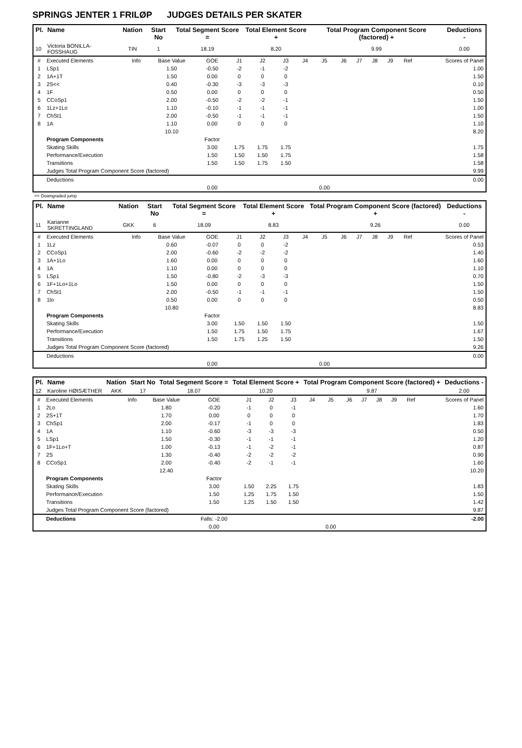SPRINGS JENTER 1 FRILØP JUDGES DETAILS PER SKATER
| Pl. | Name | Nation | Start No | Total Segment Score = | Total Element Score + | Total Program Component Score (factored) + | Deductions - |
| --- | --- | --- | --- | --- | --- | --- | --- |
| 10 | Victoria BONILLA-FOSSHAUG | TIN | 1 | 18.19 | 8.20 | 9.99 | 0.00 |
| # | Executed Elements | Info | Base Value | GOE | J1 | J2 | J3 | J4 | J5 | J6 | J7 | J8 | J9 | Ref | Scores of Panel |
| 1 | LSp1 | | 1.50 | -0.50 | -2 | -1 | -2 | | | | | | | | 1.00 |
| 2 | 1A+1T | | 1.50 | 0.00 | 0 | 0 | 0 | | | | | | | | 1.50 |
| 3 | 2S<< | | 0.40 | -0.30 | -3 | -3 | -3 | | | | | | | | 0.10 |
| 4 | 1F | | 0.50 | 0.00 | 0 | 0 | 0 | | | | | | | | 0.50 |
| 5 | CCoSp1 | | 2.00 | -0.50 | -2 | -2 | -1 | | | | | | | | 1.50 |
| 6 | 1Lz+1Lo | | 1.10 | -0.10 | -1 | -1 | -1 | | | | | | | | 1.00 |
| 7 | ChSt1 | | 2.00 | -0.50 | -1 | -1 | -1 | | | | | | | | 1.50 |
| 8 | 1A | | 1.10 | 0.00 | 0 | 0 | 0 | | | | | | | | 1.10 |
| | | | 10.10 | | | | | | | | | | | | 8.20 |
| | Program Components | | | Factor | | | | | | | | | | | |
| | Skating Skills | | | 3.00 | 1.75 | 1.75 | 1.75 | | | | | | | | 1.75 |
| | Performance/Execution | | | 1.50 | 1.50 | 1.50 | 1.75 | | | | | | | | 1.58 |
| | Transitions | | | 1.50 | 1.50 | 1.75 | 1.50 | | | | | | | | 1.58 |
| | Judges Total Program Component Score (factored) | | | | | | | | | | | | | | 9.99 |
| | Deductions | | | | | | | | | | | | | | 0.00 |
| | | | | 0.00 | | | | | 0.00 | | | | | | |
<< Downgraded jump
| Pl. | Name | Nation | Start No | Total Segment Score = | Total Element Score + | Total Program Component Score (factored) + | Deductions - |
| --- | --- | --- | --- | --- | --- | --- | --- |
| 11 | Karianne SKRETTINGLAND | GKK | 6 | 18.09 | 8.83 | 9.26 | 0.00 |
| # | Executed Elements | Info | Base Value | GOE | J1 | J2 | J3 | J4 | J5 | J6 | J7 | J8 | J9 | Ref | Scores of Panel |
| 1 | 1Lz | | 0.60 | -0.07 | 0 | 0 | -2 | | | | | | | | 0.53 |
| 2 | CCoSp1 | | 2.00 | -0.60 | -2 | -2 | -2 | | | | | | | | 1.40 |
| 3 | 1A+1Lo | | 1.60 | 0.00 | 0 | 0 | 0 | | | | | | | | 1.60 |
| 4 | 1A | | 1.10 | 0.00 | 0 | 0 | 0 | | | | | | | | 1.10 |
| 5 | LSp1 | | 1.50 | -0.80 | -2 | -3 | -3 | | | | | | | | 0.70 |
| 6 | 1F+1Lo+1Lo | | 1.50 | 0.00 | 0 | 0 | 0 | | | | | | | | 1.50 |
| 7 | ChSt1 | | 2.00 | -0.50 | -1 | -1 | -1 | | | | | | | | 1.50 |
| 8 | 1lo | | 0.50 | 0.00 | 0 | 0 | 0 | | | | | | | | 0.50 |
| | | | 10.80 | | | | | | | | | | | | 8.83 |
| | Program Components | | | Factor | | | | | | | | | | | |
| | Skating Skills | | | 3.00 | 1.50 | 1.50 | 1.50 | | | | | | | | 1.50 |
| | Performance/Execution | | | 1.50 | 1.75 | 1.50 | 1.75 | | | | | | | | 1.67 |
| | Transitions | | | 1.50 | 1.75 | 1.25 | 1.50 | | | | | | | | 1.50 |
| | Judges Total Program Component Score (factored) | | | | | | | | | | | | | | 9.26 |
| | Deductions | | | | | | | | | | | | | | 0.00 |
| | | | | 0.00 | | | | | 0.00 | | | | | | |
| Pl. | Name | Nation | Start No | Total Segment Score = | Total Element Score + | Total Program Component Score (factored) + | Deductions - |
| --- | --- | --- | --- | --- | --- | --- | --- |
| 12 | Karoline HØISÆTHER | AKK | 17 | 18.07 | 10.20 | 9.87 | 2.00 |
| # | Executed Elements | Info | Base Value | GOE | J1 | J2 | J3 | J4 | J5 | J6 | J7 | J8 | J9 | Ref | Scores of Panel |
| 1 | 2Lo | | 1.80 | -0.20 | -1 | 0 | -1 | | | | | | | | 1.60 |
| 2 | 2S+1T | | 1.70 | 0.00 | 0 | 0 | 0 | | | | | | | | 1.70 |
| 3 | ChSp1 | | 2.00 | -0.17 | -1 | 0 | 0 | | | | | | | | 1.83 |
| 4 | 1A | | 1.10 | -0.60 | -3 | -3 | -3 | | | | | | | | 0.50 |
| 5 | LSp1 | | 1.50 | -0.30 | -1 | -1 | -1 | | | | | | | | 1.20 |
| 6 | 1F+1Lo+T | | 1.00 | -0.13 | -1 | -2 | -1 | | | | | | | | 0.87 |
| 7 | 2S | | 1.30 | -0.40 | -2 | -2 | -2 | | | | | | | | 0.90 |
| 8 | CCoSp1 | | 2.00 | -0.40 | -2 | -1 | -1 | | | | | | | | 1.60 |
| | | | 12.40 | | | | | | | | | | | | 10.20 |
| | Program Components | | | Factor | | | | | | | | | | | |
| | Skating Skills | | | 3.00 | 1.50 | 2.25 | 1.75 | | | | | | | | 1.83 |
| | Performance/Execution | | | 1.50 | 1.25 | 1.75 | 1.50 | | | | | | | | 1.50 |
| | Transitions | | | 1.50 | 1.25 | 1.50 | 1.50 | | | | | | | | 1.42 |
| | Judges Total Program Component Score (factored) | | | | | | | | | | | | | | 9.87 |
| | Deductions | | | Falls: -2.00 | | | | | | | | | | | -2.00 |
| | | | | 0.00 | | | | | 0.00 | | | | | | |